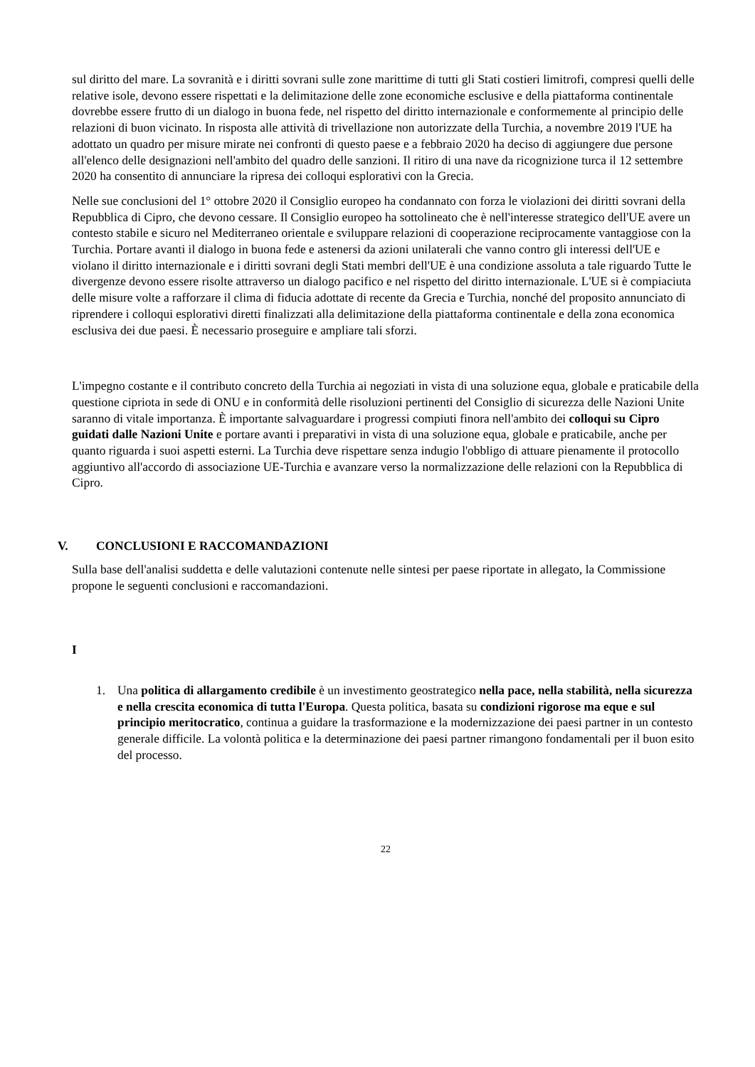sul diritto del mare. La sovranità e i diritti sovrani sulle zone marittime di tutti gli Stati costieri limitrofi, compresi quelli delle relative isole, devono essere rispettati e la delimitazione delle zone economiche esclusive e della piattaforma continentale dovrebbe essere frutto di un dialogo in buona fede, nel rispetto del diritto internazionale e conformemente al principio delle relazioni di buon vicinato. In risposta alle attività di trivellazione non autorizzate della Turchia, a novembre 2019 l'UE ha adottato un quadro per misure mirate nei confronti di questo paese e a febbraio 2020 ha deciso di aggiungere due persone all'elenco delle designazioni nell'ambito del quadro delle sanzioni. Il ritiro di una nave da ricognizione turca il 12 settembre 2020 ha consentito di annunciare la ripresa dei colloqui esplorativi con la Grecia.
Nelle sue conclusioni del 1° ottobre 2020 il Consiglio europeo ha condannato con forza le violazioni dei diritti sovrani della Repubblica di Cipro, che devono cessare. Il Consiglio europeo ha sottolineato che è nell'interesse strategico dell'UE avere un contesto stabile e sicuro nel Mediterraneo orientale e sviluppare relazioni di cooperazione reciprocamente vantaggiose con la Turchia. Portare avanti il dialogo in buona fede e astenersi da azioni unilaterali che vanno contro gli interessi dell'UE e violano il diritto internazionale e i diritti sovrani degli Stati membri dell'UE è una condizione assoluta a tale riguardo Tutte le divergenze devono essere risolte attraverso un dialogo pacifico e nel rispetto del diritto internazionale. L'UE si è compiaciuta delle misure volte a rafforzare il clima di fiducia adottate di recente da Grecia e Turchia, nonché del proposito annunciato di riprendere i colloqui esplorativi diretti finalizzati alla delimitazione della piattaforma continentale e della zona economica esclusiva dei due paesi. È necessario proseguire e ampliare tali sforzi.
L'impegno costante e il contributo concreto della Turchia ai negoziati in vista di una soluzione equa, globale e praticabile della questione cipriota in sede di ONU e in conformità delle risoluzioni pertinenti del Consiglio di sicurezza delle Nazioni Unite saranno di vitale importanza. È importante salvaguardare i progressi compiuti finora nell'ambito dei colloqui su Cipro guidati dalle Nazioni Unite e portare avanti i preparativi in vista di una soluzione equa, globale e praticabile, anche per quanto riguarda i suoi aspetti esterni. La Turchia deve rispettare senza indugio l'obbligo di attuare pienamente il protocollo aggiuntivo all'accordo di associazione UE-Turchia e avanzare verso la normalizzazione delle relazioni con la Repubblica di Cipro.
V. CONCLUSIONI E RACCOMANDAZIONI
Sulla base dell'analisi suddetta e delle valutazioni contenute nelle sintesi per paese riportate in allegato, la Commissione propone le seguenti conclusioni e raccomandazioni.
I
1. Una politica di allargamento credibile è un investimento geostrategico nella pace, nella stabilità, nella sicurezza e nella crescita economica di tutta l'Europa. Questa politica, basata su condizioni rigorose ma eque e sul principio meritocratico, continua a guidare la trasformazione e la modernizzazione dei paesi partner in un contesto generale difficile. La volontà politica e la determinazione dei paesi partner rimangono fondamentali per il buon esito del processo.
22